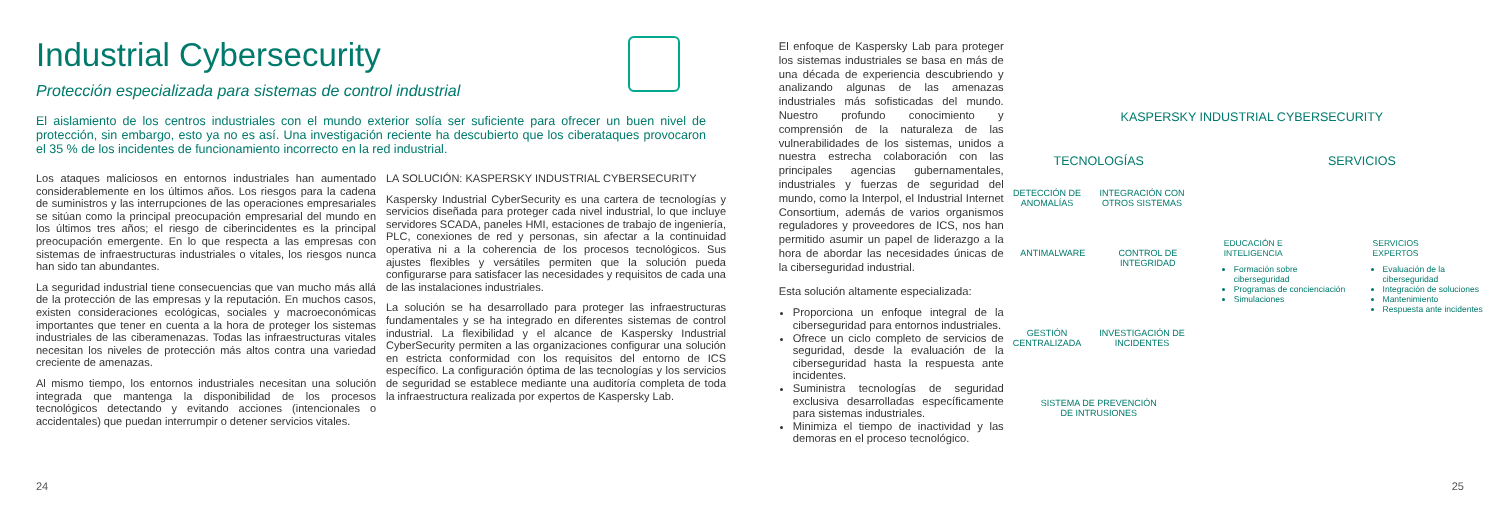Industrial Cybersecurity
Protección especializada para sistemas de control industrial
El aislamiento de los centros industriales con el mundo exterior solía ser suficiente para ofrecer un buen nivel de protección, sin embargo, esto ya no es así. Una investigación reciente ha descubierto que los ciberataques provocaron el 35 % de los incidentes de funcionamiento incorrecto en la red industrial.
Los ataques maliciosos en entornos industriales han aumentado considerablemente en los últimos años. Los riesgos para la cadena de suministros y las interrupciones de las operaciones empresariales se sitúan como la principal preocupación empresarial del mundo en los últimos tres años; el riesgo de ciberincidentes es la principal preocupación emergente. En lo que respecta a las empresas con sistemas de infraestructuras industriales o vitales, los riesgos nunca han sido tan abundantes.
La seguridad industrial tiene consecuencias que van mucho más allá de la protección de las empresas y la reputación. En muchos casos, existen consideraciones ecológicas, sociales y macroeconómicas importantes que tener en cuenta a la hora de proteger los sistemas industriales de las ciberamenazas. Todas las infraestructuras vitales necesitan los niveles de protección más altos contra una variedad creciente de amenazas.
Al mismo tiempo, los entornos industriales necesitan una solución integrada que mantenga la disponibilidad de los procesos tecnológicos detectando y evitando acciones (intencionales o accidentales) que puedan interrumpir o detener servicios vitales.
LA SOLUCIÓN: KASPERSKY INDUSTRIAL CYBERSECURITY
Kaspersky Industrial CyberSecurity es una cartera de tecnologías y servicios diseñada para proteger cada nivel industrial, lo que incluye servidores SCADA, paneles HMI, estaciones de trabajo de ingeniería, PLC, conexiones de red y personas, sin afectar a la continuidad operativa ni a la coherencia de los procesos tecnológicos. Sus ajustes flexibles y versátiles permiten que la solución pueda configurarse para satisfacer las necesidades y requisitos de cada una de las instalaciones industriales.
La solución se ha desarrollado para proteger las infraestructuras fundamentales y se ha integrado en diferentes sistemas de control industrial. La flexibilidad y el alcance de Kaspersky Industrial CyberSecurity permiten a las organizaciones configurar una solución en estricta conformidad con los requisitos del entorno de ICS específico. La configuración óptima de las tecnologías y los servicios de seguridad se establece mediante una auditoría completa de toda la infraestructura realizada por expertos de Kaspersky Lab.
24
El enfoque de Kaspersky Lab para proteger los sistemas industriales se basa en más de una década de experiencia descubriendo y analizando algunas de las amenazas industriales más sofisticadas del mundo. Nuestro profundo conocimiento y comprensión de la naturaleza de las vulnerabilidades de los sistemas, unidos a nuestra estrecha colaboración con las principales agencias gubernamentales, industriales y fuerzas de seguridad del mundo, como la Interpol, el Industrial Internet Consortium, además de varios organismos reguladores y proveedores de ICS, nos han permitido asumir un papel de liderazgo a la hora de abordar las necesidades únicas de la ciberseguridad industrial.
Esta solución altamente especializada:
Proporciona un enfoque integral de la ciberseguridad para entornos industriales.
Ofrece un ciclo completo de servicios de seguridad, desde la evaluación de la ciberseguridad hasta la respuesta ante incidentes.
Suministra tecnologías de seguridad exclusiva desarrolladas específicamente para sistemas industriales.
Minimiza el tiempo de inactividad y las demoras en el proceso tecnológico.
KASPERSKY INDUSTRIAL CYBERSECURITY
TECNOLOGÍAS
DETECCIÓN DE
ANOMALÍAS
INTEGRACIÓN CON
OTROS SISTEMAS
ANTIMALWARE CONTROL DE
INTEGRIDAD
GESTIÓN
CENTRALIZADA
INVESTIGACIÓN DE
INCIDENTES
SISTEMA DE PREVENCIÓN
DE INTRUSIONES
SERVICIOS
EDUCACIÓN E
INTELIGENCIA
Formación sobre ciberseguridad
Programas de concienciación
Simulaciones
SERVICIOS
EXPERTOS
Evaluación de la ciberseguridad
Integración de soluciones
Mantenimiento
Respuesta ante incidentes
25